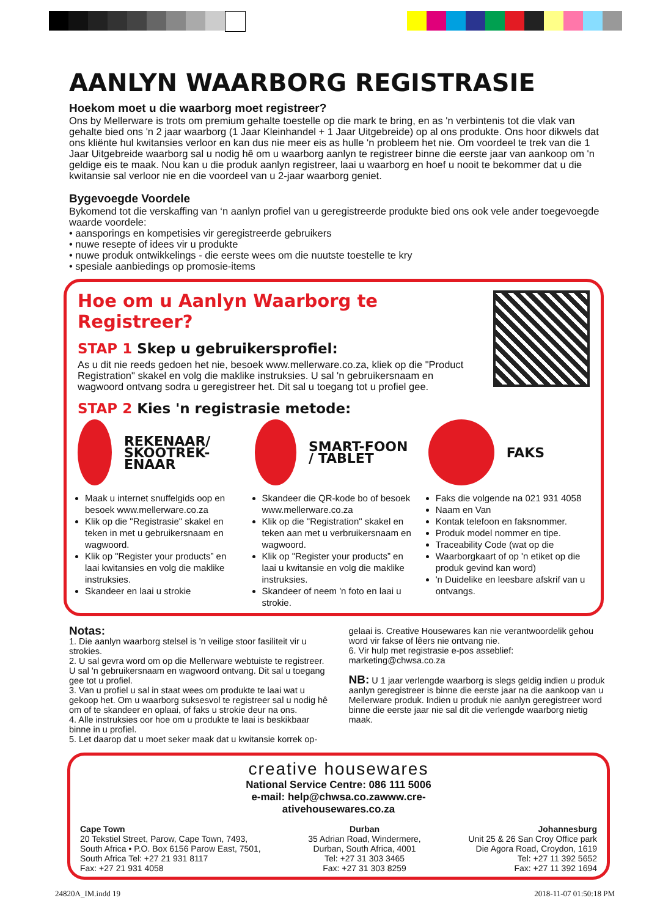AANLYN WAARBORG REGISTRASIE
Hoekom moet u die waarborg moet registreer?
Ons by Mellerware is trots om premium gehalte toestelle op die mark te bring, en as 'n verbintenis tot die vlak van gehalte bied ons 'n 2 jaar waarborg (1 Jaar Kleinhandel + 1 Jaar Uitgebreide) op al ons produkte. Ons hoor dikwels dat ons kliënte hul kwitansies verloor en kan dus nie meer eis as hulle 'n probleem het nie. Om voordeel te trek van die 1 Jaar Uitgebreide waarborg sal u nodig hê om u waarborg aanlyn te registreer binne die eerste jaar van aankoop om 'n geldige eis te maak. Nou kan u die produk aanlyn registreer, laai u waarborg en hoef u nooit te bekommer dat u die kwitansie sal verloor nie en die voordeel van u 2-jaar waarborg geniet.
Bygevoegde Voordele
Bykomend tot die verskaffing van ‘n aanlyn profiel van u geregistreerde produkte bied ons ook vele ander toegevoegde waarde voordele:
• aansporings en kompetisies vir geregistreerde gebruikers
• nuwe resepte of idees vir u produkte
• nuwe produk ontwikkelings - die eerste wees om die nuutste toestelle te kry
• spesiale aanbiedings op promosie-items
Hoe om u Aanlyn Waarborg te Registreer?
STAP 1 Skep u gebruikersprofiel:
As u dit nie reeds gedoen het nie, besoek www.mellerware.co.za, kliek op die "Product Registration" skakel en volg die maklike instruksies. U sal 'n gebruikersnaam en wagwoord ontvang sodra u geregistreer het. Dit sal u toegang tot u profiel gee.
STAP 2 Kies 'n registrasie metode:
REKENAAR/ SKOOTREK-ENAAR
Maak u internet snuffelgids oop en besoek www.mellerware.co.za
Klik op die "Registrasie" skakel en teken in met u gebruikersnaam en wagwoord.
Klik op "Register your products” en laai kwitansies en volg die maklike instruksies.
Skandeer en laai u strokie
SMART-FOON / TABLET
Skandeer die QR-kode bo of besoek www.mellerware.co.za
Klik op die "Registration" skakel en teken aan met u verbruikersnaam en wagwoord.
Klik op "Register your products” en laai u kwitansie en volg die maklike instruksies.
Skandeer of neem 'n foto en laai u strokie.
FAKS
Faks die volgende na 021 931 4058
Naam en Van
Kontak telefoon en faksnommer.
Produk model nommer en tipe.
Traceability Code (wat op die
Waarborgkaart of op 'n etiket op die produk gevind kan word)
'n Duidelike en leesbare afskrif van u ontvangs.
Notas:
1. Die aanlyn waarborg stelsel is 'n veilige stoor fasiliteit vir u strokies.
2. U sal gevra word om op die Mellerware webtuiste te registreer. U sal 'n gebruikersnaam en wagwoord ontvang. Dit sal u toegang gee tot u profiel.
3. Van u profiel u sal in staat wees om produkte te laai wat u gekoop het. Om u waarborg suksesvol te registreer sal u nodig hê om of te skandeer en oplaai, of faks u strokie deur na ons.
4. Alle instruksies oor hoe om u produkte te laai is beskikbaar binne in u profiel.
5. Let daarop dat u moet seker maak dat u kwitansie korrek op-
gelaai is. Creative Housewares kan nie verantwoordelik gehou word vir fakse of lêers nie ontvang nie.
6. Vir hulp met registrasie e-pos asseblief: marketing@chwsa.co.za
NB: U 1 jaar verlengde waarborg is slegs geldig indien u produk aanlyn geregistreer is binne die eerste jaar na die aankoop van u Mellerware produk. Indien u produk nie aanlyn geregistreer word binne die eerste jaar nie sal dit die verlengde waarborg nietig maak.
creative housewares
National Service Centre: 086 111 5006
e-mail: help@chwsa.co.zawww.cre-
ativehousewares.co.za
Cape Town
20 Tekstiel Street, Parow, Cape Town, 7493,
South Africa • P.O. Box 6156 Parow East, 7501,
South Africa Tel: +27 21 931 8117
Fax: +27 21 931 4058
Durban
35 Adrian Road, Windermere,
Durban, South Africa, 4001
Tel: +27 31 303 3465
Fax: +27 31 303 8259
Johannesburg
Unit 25 & 26 San Croy Office park
Die Agora Road, Croydon, 1619
Tel: +27 11 392 5652
Fax: +27 11 392 1694
24820A_IM.indd 19 2018-11-07 01:50:18 PM